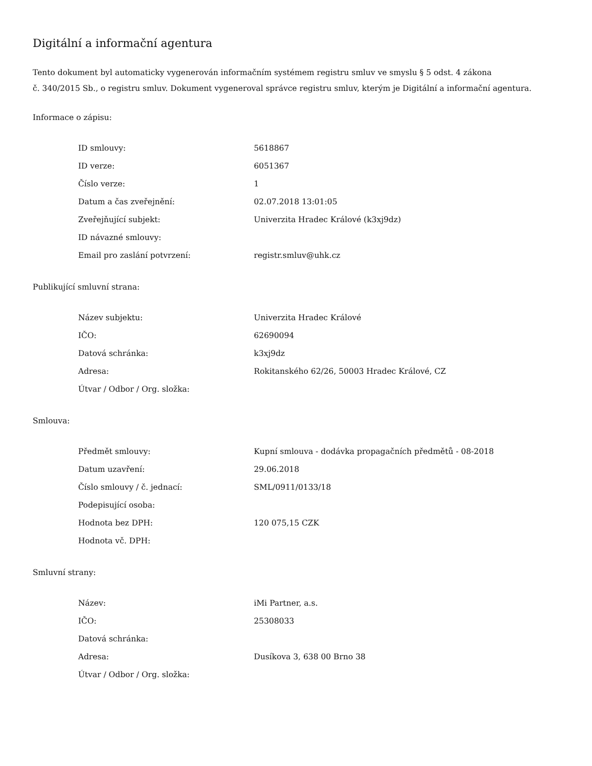Digitální a informační agentura
Tento dokument byl automaticky vygenerován informačním systémem registru smluv ve smyslu § 5 odst. 4 zákona
č. 340/2015 Sb., o registru smluv. Dokument vygeneroval správce registru smluv, kterým je Digitální a informační agentura.
Informace o zápisu:
| ID smlouvy: | 5618867 |
| ID verze: | 6051367 |
| Číslo verze: | 1 |
| Datum a čas zveřejnění: | 02.07.2018 13:01:05 |
| Zveřejňující subjekt: | Univerzita Hradec Králové (k3xj9dz) |
| ID návazné smlouvy: | |
| Email pro zaslání potvrzení: | registr.smluv@uhk.cz |
Publikující smluvní strana:
| Název subjektu: | Univerzita Hradec Králové |
| IČO: | 62690094 |
| Datová schránka: | k3xj9dz |
| Adresa: | Rokitanského 62/26, 50003 Hradec Králové, CZ |
| Útvar / Odbor / Org. složka: | |
Smlouva:
| Předmět smlouvy: | Kupní smlouva - dodávka propagačních předmětů - 08-2018 |
| Datum uzavření: | 29.06.2018 |
| Číslo smlouvy / č. jednací: | SML/0911/0133/18 |
| Podepisující osoba: | |
| Hodnota bez DPH: | 120 075,15 CZK |
| Hodnota vč. DPH: | |
Smluvní strany:
| Název: | iMi Partner, a.s. |
| IČO: | 25308033 |
| Datová schránka: | |
| Adresa: | Dusíkova 3, 638 00 Brno 38 |
| Útvar / Odbor / Org. složka: | |